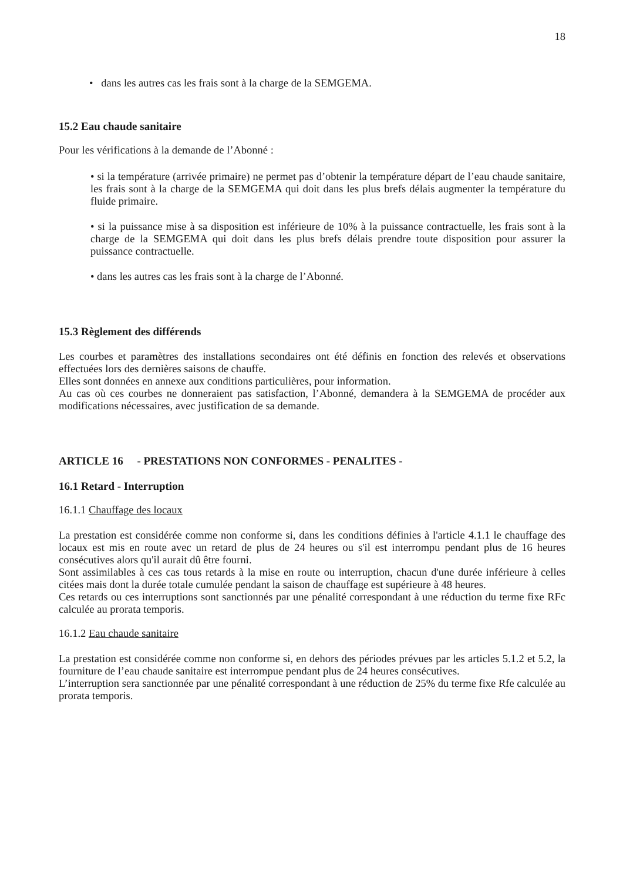18
• dans les autres cas les frais sont à la charge de la SEMGEMA.
15.2 Eau chaude sanitaire
Pour les vérifications à la demande de l’Abonné :
• si la température (arrivée primaire) ne permet pas d’obtenir la température départ de l’eau chaude sanitaire, les frais sont à la charge de la SEMGEMA qui doit dans les plus brefs délais augmenter la température du fluide primaire.
• si la puissance mise à sa disposition est inférieure de 10% à la puissance contractuelle, les frais sont à la charge de la SEMGEMA qui doit dans les plus brefs délais prendre toute disposition pour assurer la puissance contractuelle.
• dans les autres cas les frais sont à la charge de l’Abonné.
15.3 Règlement des différends
Les courbes et paramètres des installations secondaires ont été définis en fonction des relevés et observations effectuées lors des dernières saisons de chauffe.
Elles sont données en annexe aux conditions particulières, pour information.
Au cas où ces courbes ne donneraient pas satisfaction, l’Abonné, demandera à la SEMGEMA de procéder aux modifications nécessaires, avec justification de sa demande.
ARTICLE 16 - PRESTATIONS NON CONFORMES - PENALITES -
16.1 Retard - Interruption
16.1.1 Chauffage des locaux
La prestation est considérée comme non conforme si, dans les conditions définies à l'article 4.1.1 le chauffage des locaux est mis en route avec un retard de plus de 24 heures ou s'il est interrompu pendant plus de 16 heures consécutives alors qu'il aurait dû être fourni.
Sont assimilables à ces cas tous retards à la mise en route ou interruption, chacun d'une durée inférieure à celles citées mais dont la durée totale cumulée pendant la saison de chauffage est supérieure à 48 heures.
Ces retards ou ces interruptions sont sanctionnés par une pénalité correspondant à une réduction du terme fixe RFc calculée au prorata temporis.
16.1.2 Eau chaude sanitaire
La prestation est considérée comme non conforme si, en dehors des périodes prévues par les articles 5.1.2 et 5.2, la fourniture de l’eau chaude sanitaire est interrompue pendant plus de 24 heures consécutives.
L’interruption sera sanctionnée par une pénalité correspondant à une réduction de 25% du terme fixe Rfe calculée au prorata temporis.